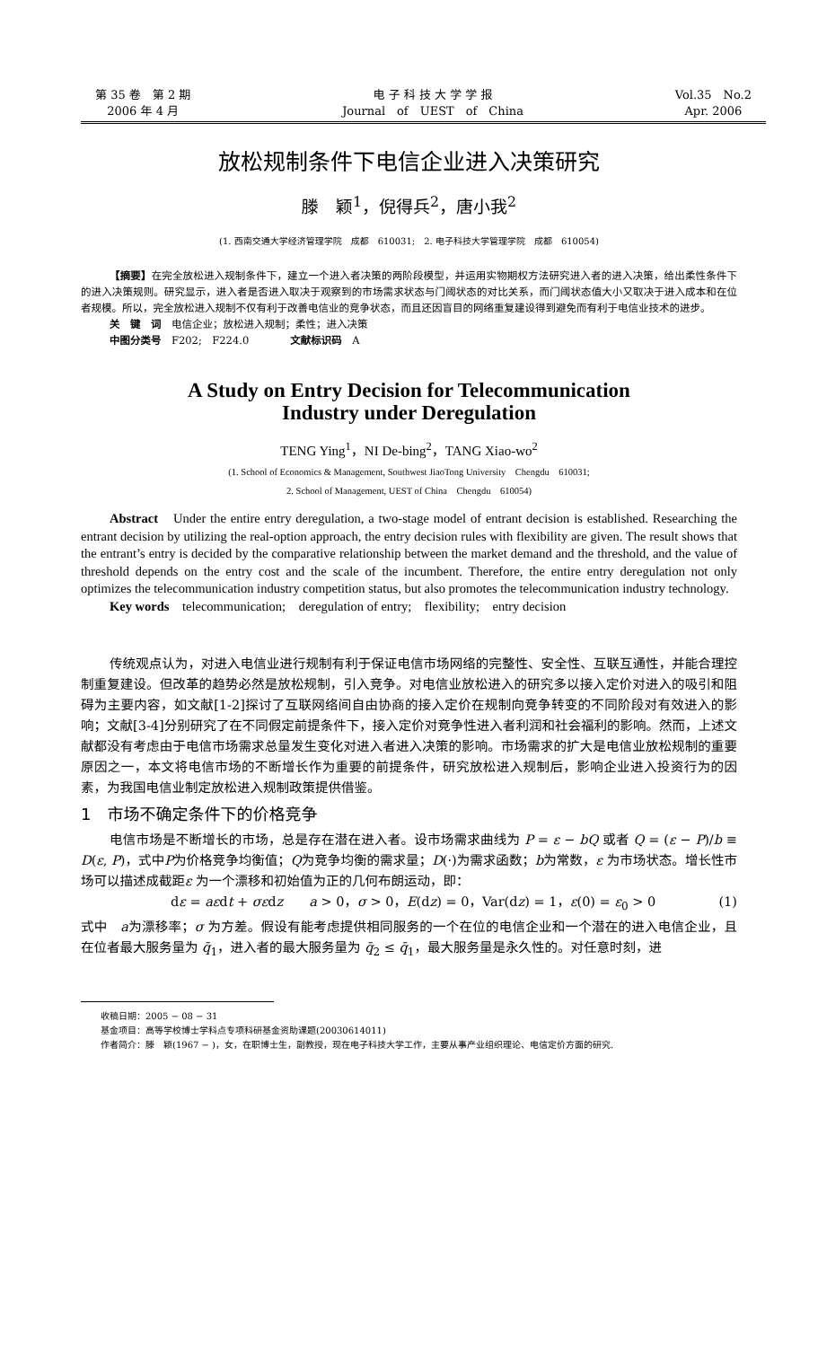第 35 卷　第 2 期
2006 年 4 月
电 子 科 技 大 学 学 报
Journal　of　UEST　of　China
Vol.35　No.2
Apr. 2006
放松规制条件下电信企业进入决策研究
滕　颖<sup>1</sup>，倪得兵<sup>2</sup>，唐小我<sup>2</sup>
(1. 西南交通大学经济管理学院　成都　610031;　2. 电子科技大学管理学院　成都　610054)
【摘要】在完全放松进入规制条件下，建立一个进入者决策的两阶段模型，并运用实物期权方法研究进入者的进入决策，给出柔性条件下的进入决策规则。研究显示，进入者是否进入取决于观察到的市场需求状态与门阈状态的对比关系，而门阈状态值大小又取决于进入成本和在位者规模。所以，完全放松进入规制不仅有利于改善电信业的竞争状态，而且还因盲目的网络重复建设得到避免而有利于电信业技术的进步。
关　键　词　电信企业；放松进入规制；柔性；进入决策
中图分类号　F202;　F224.0　　　　文献标识码　A
A Study on Entry Decision for Telecommunication
Industry under Deregulation
TENG Ying<sup>1</sup>，NI De-bing<sup>2</sup>，TANG Xiao-wo<sup>2</sup>
(1. School of Economics & Management, Southwest JiaoTong University　Chengdu　610031;
2. School of Management, UEST of China　Chengdu　610054)
Abstract　Under the entire entry deregulation, a two-stage model of entrant decision is established. Researching the entrant decision by utilizing the real-option approach, the entry decision rules with flexibility are given. The result shows that the entrant’s entry is decided by the comparative relationship between the market demand and the threshold, and the value of threshold depends on the entry cost and the scale of the incumbent. Therefore, the entire entry deregulation not only optimizes the telecommunication industry competition status, but also promotes the telecommunication industry technology.
Key words　telecommunication;　deregulation of entry;　flexibility;　entry decision
传统观点认为，对进入电信业进行规制有利于保证电信市场网络的完整性、安全性、互联互通性，并能合理控制重复建设。但改革的趋势必然是放松规制，引入竞争。对电信业放松进入的研究多以接入定价对进入的吸引和阻碍为主要内容，如文献[1-2]探讨了互联网络间自由协商的接入定价在规制向竞争转变的不同阶段对有效进入的影响；文献[3-4]分别研究了在不同假定前提条件下，接入定价对竞争性进入者利润和社会福利的影响。然而，上述文献都没有考虑由于电信市场需求总量发生变化对进入者进入决策的影响。市场需求的扩大是电信业放松规制的重要原因之一，本文将电信市场的不断增长作为重要的前提条件，研究放松进入规制后，影响企业进入投资行为的因素，为我国电信业制定放松进入规制政策提供借鉴。
1　市场不确定条件下的价格竞争
电信市场是不断增长的市场，总是存在潜在进入者。设市场需求曲线为 P = ε − bQ 或者 Q = (ε − P)/b ≡ D(ε, P)，式中P为价格竞争均衡值；Q为竞争均衡的需求量；D(·)为需求函数；b为常数，ε 为市场状态。增长性市场可以描述成截距ε 为一个漂移和初始值为正的几何布朗运动，即：
dε = aεdt + σεdz　　a > 0，σ > 0，E(dz) = 0，Var(dz) = 1，ε(0) = ε<sub>0</sub> > 0 (1)
式中　a为漂移率；σ 为方差。假设有能考虑提供相同服务的一个在位的电信企业和一个潜在的进入电信企业，且在位者最大服务量为 q̄<sub>1</sub>，进入者的最大服务量为 q̄<sub>2</sub> ≤ q̄<sub>1</sub>，最大服务量是永久性的。对任意时刻，进
收稿日期：2005 − 08 − 31
基金项目：高等学校博士学科点专项科研基金资助课题(20030614011)
作者简介：滕　颖(1967 − )，女，在职博士生，副教授，现在电子科技大学工作，主要从事产业组织理论、电信定价方面的研究.